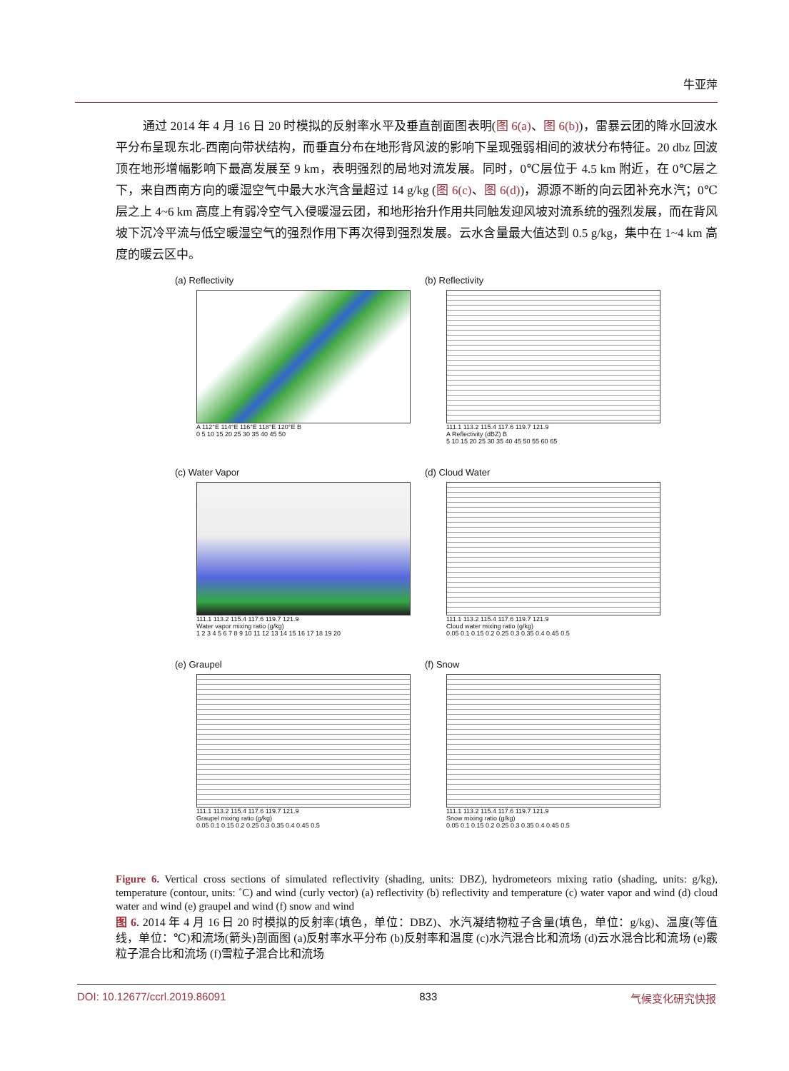牛亚萍
通过 2014 年 4 月 16 日 20 时模拟的反射率水平及垂直剖面图表明(图 6(a)、图 6(b))，雷暴云团的降水回波水平分布呈现东北-西南向带状结构，而垂直分布在地形背风波的影响下呈现强弱相间的波状分布特征。20 dbz 回波顶在地形增幅影响下最高发展至 9 km，表明强烈的局地对流发展。同时，0℃层位于 4.5 km 附近，在 0℃层之下，来自西南方向的暖湿空气中最大水汽含量超过 14 g/kg (图 6(c)、图 6(d))，源源不断的向云团补充水汽；0℃层之上 4~6 km 高度上有弱冷空气入侵暖湿云团，和地形抬升作用共同触发迎风坡对流系统的强烈发展，而在背风坡下沉冷平流与低空暖湿空气的强烈作用下再次得到强烈发展。云水含量最大值达到 0.5 g/kg，集中在 1~4 km 高度的暖云区中。
(a) Reflectivity
A 112°E 114°E 116°E 118°E 120°E B
0 5 10 15 20 25 30 35 40 45 50
(b) Reflectivity
111.1 113.2 115.4 117.6 119.7 121.9
A Reflectivity (dBZ) B
5 10 15 20 25 30 35 40 45 50 55 60 65
(c) Water Vapor
111.1 113.2 115.4 117.6 119.7 121.9
Water vapor mixing ratio (g/kg)
1 2 3 4 5 6 7 8 9 10 11 12 13 14 15 16 17 18 19 20
(d) Cloud Water
111.1 113.2 115.4 117.6 119.7 121.9
Cloud water mixing ratio (g/kg)
0.05 0.1 0.15 0.2 0.25 0.3 0.35 0.4 0.45 0.5
(e) Graupel
111.1 113.2 115.4 117.6 119.7 121.9
Graupel mixing ratio (g/kg)
0.05 0.1 0.15 0.2 0.25 0.3 0.35 0.4 0.45 0.5
(f) Snow
111.1 113.2 115.4 117.6 119.7 121.9
Snow mixing ratio (g/kg)
0.05 0.1 0.15 0.2 0.25 0.3 0.35 0.4 0.45 0.5
Figure 6. Vertical cross sections of simulated reflectivity (shading, units: DBZ), hydrometeors mixing ratio (shading, units: g/kg), temperature (contour, units: ˚C) and wind (curly vector) (a) reflectivity (b) reflectivity and temperature (c) water vapor and wind (d) cloud water and wind (e) graupel and wind (f) snow and wind
图 6. 2014 年 4 月 16 日 20 时模拟的反射率(填色，单位：DBZ)、水汽凝结物粒子含量(填色，单位：g/kg)、温度(等值线，单位：℃)和流场(箭头)剖面图 (a)反射率水平分布 (b)反射率和温度 (c)水汽混合比和流场 (d)云水混合比和流场 (e)霰粒子混合比和流场 (f)雪粒子混合比和流场
DOI: 10.12677/ccrl.2019.86091 833 气候变化研究快报